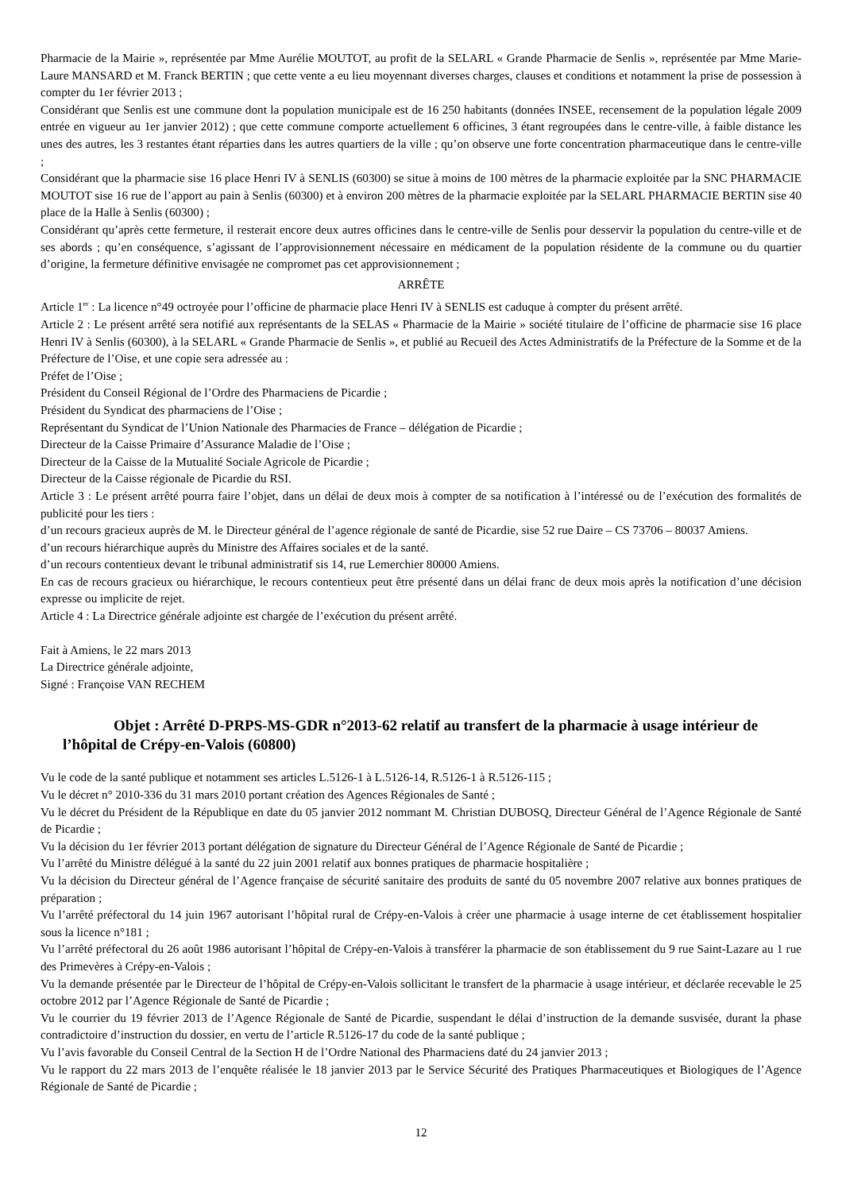Pharmacie de la Mairie », représentée par Mme Aurélie MOUTOT, au profit de la SELARL « Grande Pharmacie de Senlis », représentée par Mme Marie-Laure MANSARD et M. Franck BERTIN ; que cette vente a eu lieu moyennant diverses charges, clauses et conditions et notamment la prise de possession à compter du 1er février 2013 ;
Considérant que Senlis est une commune dont la population municipale est de 16 250 habitants (données INSEE, recensement de la population légale 2009 entrée en vigueur au 1er janvier 2012) ; que cette commune comporte actuellement 6 officines, 3 étant regroupées dans le centre-ville, à faible distance les unes des autres, les 3 restantes étant réparties dans les autres quartiers de la ville ; qu’on observe une forte concentration pharmaceutique dans le centre-ville ;
Considérant que la pharmacie sise 16 place Henri IV à SENLIS (60300) se situe à moins de 100 mètres de la pharmacie exploitée par la SNC PHARMACIE MOUTOT sise 16 rue de l’apport au pain à Senlis (60300) et à environ 200 mètres de la pharmacie exploitée par la SELARL PHARMACIE BERTIN sise 40 place de la Halle à Senlis (60300) ;
Considérant qu’après cette fermeture, il resterait encore deux autres officines dans le centre-ville de Senlis pour desservir la population du centre-ville et de ses abords ; qu’en conséquence, s’agissant de l’approvisionnement nécessaire en médicament de la population résidente de la commune ou du quartier d’origine, la fermeture définitive envisagée ne compromet pas cet approvisionnement ;
ARRÊTE
Article 1<sup>er</sup> : La licence n°49 octroyée pour l’officine de pharmacie place Henri IV à SENLIS est caduque à compter du présent arrêté.
Article 2 : Le présent arrêté sera notifié aux représentants de la SELAS « Pharmacie de la Mairie » société titulaire de l’officine de pharmacie sise 16 place Henri IV à Senlis (60300), à la SELARL « Grande Pharmacie de Senlis », et publié au Recueil des Actes Administratifs de la Préfecture de la Somme et de la Préfecture de l’Oise, et une copie sera adressée au :
Préfet de l’Oise ;
Président du Conseil Régional de l’Ordre des Pharmaciens de Picardie ;
Président du Syndicat des pharmaciens de l’Oise ;
Représentant du Syndicat de l’Union Nationale des Pharmacies de France – délégation de Picardie ;
Directeur de la Caisse Primaire d’Assurance Maladie de l’Oise ;
Directeur de la Caisse de la Mutualité Sociale Agricole de Picardie ;
Directeur de la Caisse régionale de Picardie du RSI.
Article 3 : Le présent arrêté pourra faire l’objet, dans un délai de deux mois à compter de sa notification à l’intéressé ou de l’exécution des formalités de publicité pour les tiers :
d’un recours gracieux auprès de M. le Directeur général de l’agence régionale de santé de Picardie, sise 52 rue Daire – CS 73706 – 80037 Amiens.
d’un recours hiérarchique auprès du Ministre des Affaires sociales et de la santé.
d’un recours contentieux devant le tribunal administratif sis 14, rue Lemerchier 80000 Amiens.
En cas de recours gracieux ou hiérarchique, le recours contentieux peut être présenté dans un délai franc de deux mois après la notification d’une décision expresse ou implicite de rejet.
Article 4 : La Directrice générale adjointe est chargée de l’exécution du présent arrêté.
Fait à Amiens, le 22 mars 2013
La Directrice générale adjointe,
Signé : Françoise VAN RECHEM
Objet : Arrêté D-PRPS-MS-GDR n°2013-62 relatif au transfert de la pharmacie à usage intérieur de l’hôpital de Crépy-en-Valois (60800)
Vu le code de la santé publique et notamment ses articles L.5126-1 à L.5126-14, R.5126-1 à R.5126-115 ;
Vu le décret n° 2010-336 du 31 mars 2010 portant création des Agences Régionales de Santé ;
Vu le décret du Président de la République en date du 05 janvier 2012 nommant M. Christian DUBOSQ, Directeur Général de l’Agence Régionale de Santé de Picardie ;
Vu la décision du 1er février 2013 portant délégation de signature du Directeur Général de l’Agence Régionale de Santé de Picardie ;
Vu l’arrêté du Ministre délégué à la santé du 22 juin 2001 relatif aux bonnes pratiques de pharmacie hospitalière ;
Vu la décision du Directeur général de l’Agence française de sécurité sanitaire des produits de santé du 05 novembre 2007 relative aux bonnes pratiques de préparation ;
Vu l’arrêté préfectoral du 14 juin 1967 autorisant l’hôpital rural de Crépy-en-Valois à créer une pharmacie à usage interne de cet établissement hospitalier sous la licence n°181 ;
Vu l’arrêté préfectoral du 26 août 1986 autorisant l’hôpital de Crépy-en-Valois à transférer la pharmacie de son établissement du 9 rue Saint-Lazare au 1 rue des Primevères à Crépy-en-Valois ;
Vu la demande présentée par le Directeur de l’hôpital de Crépy-en-Valois sollicitant le transfert de la pharmacie à usage intérieur, et déclarée recevable le 25 octobre 2012 par l’Agence Régionale de Santé de Picardie ;
Vu le courrier du 19 février 2013 de l’Agence Régionale de Santé de Picardie, suspendant le délai d’instruction de la demande susvisée, durant la phase contradictoire d’instruction du dossier, en vertu de l’article R.5126-17 du code de la santé publique ;
Vu l’avis favorable du Conseil Central de la Section H de l’Ordre National des Pharmaciens daté du 24 janvier 2013 ;
Vu le rapport du 22 mars 2013 de l’enquête réalisée le 18 janvier 2013 par le Service Sécurité des Pratiques Pharmaceutiques et Biologiques de l’Agence Régionale de Santé de Picardie ;
12